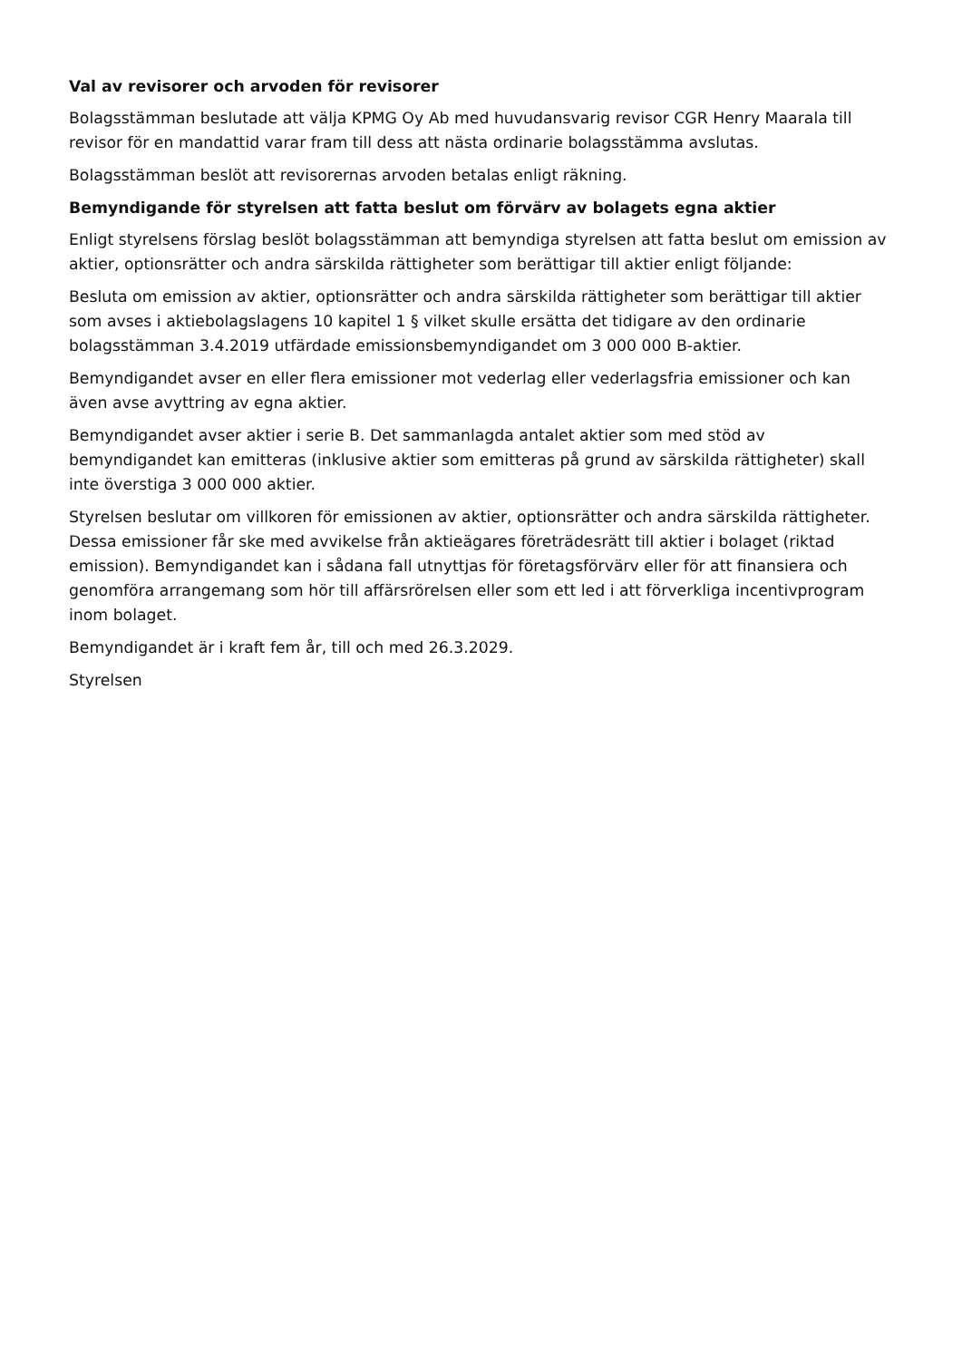Val av revisorer och arvoden för revisorer
Bolagsstämman beslutade att välja KPMG Oy Ab med huvudansvarig revisor CGR Henry Maarala till revisor för en mandattid varar fram till dess att nästa ordinarie bolagsstämma avslutas.
Bolagsstämman beslöt att revisorernas arvoden betalas enligt räkning.
Bemyndigande för styrelsen att fatta beslut om förvärv av bolagets egna aktier
Enligt styrelsens förslag beslöt bolagsstämman att bemyndiga styrelsen att fatta beslut om emission av aktier, optionsrätter och andra särskilda rättigheter som berättigar till aktier enligt följande:
Besluta om emission av aktier, optionsrätter och andra särskilda rättigheter som berättigar till aktier som avses i aktiebolagslagens 10 kapitel 1 § vilket skulle ersätta det tidigare av den ordinarie bolagsstämman 3.4.2019 utfärdade emissionsbemyndigandet om 3 000 000 B-aktier.
Bemyndigandet avser en eller flera emissioner mot vederlag eller vederlagsfria emissioner och kan även avse avyttring av egna aktier.
Bemyndigandet avser aktier i serie B. Det sammanlagda antalet aktier som med stöd av bemyndigandet kan emitteras (inklusive aktier som emitteras på grund av särskilda rättigheter) skall inte överstiga 3 000 000 aktier.
Styrelsen beslutar om villkoren för emissionen av aktier, optionsrätter och andra särskilda rättigheter. Dessa emissioner får ske med avvikelse från aktieägares företrädesrätt till aktier i bolaget (riktad emission). Bemyndigandet kan i sådana fall utnyttjas för företagsförvärv eller för att finansiera och genomföra arrangemang som hör till affärsrörelsen eller som ett led i att förverkliga incentivprogram inom bolaget.
Bemyndigandet är i kraft fem år, till och med 26.3.2029.
Styrelsen